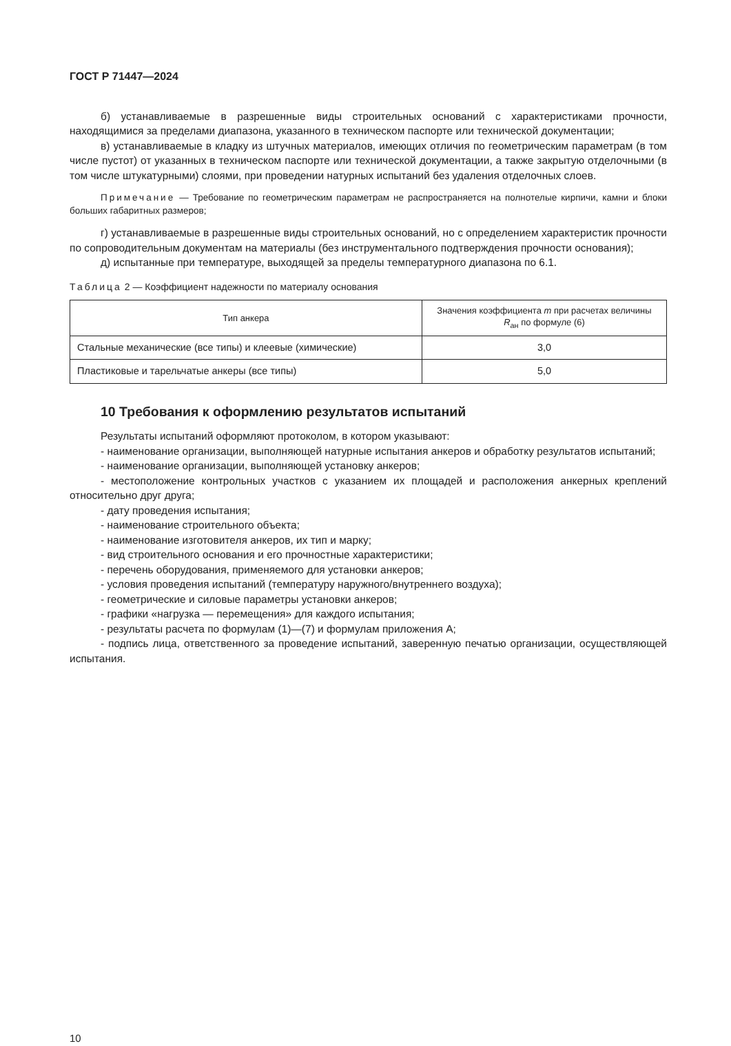ГОСТ Р 71447—2024
б) устанавливаемые в разрешенные виды строительных оснований с характеристиками прочности, находящимися за пределами диапазона, указанного в техническом паспорте или технической документации;
в) устанавливаемые в кладку из штучных материалов, имеющих отличия по геометрическим параметрам (в том числе пустот) от указанных в техническом паспорте или технической документации, а также закрытую отделочными (в том числе штукатурными) слоями, при проведении натурных испытаний без удаления отделочных слоев.
Примечание — Требование по геометрическим параметрам не распространяется на полнотелые кирпичи, камни и блоки больших габаритных размеров;
г) устанавливаемые в разрешенные виды строительных оснований, но с определением характеристик прочности по сопроводительным документам на материалы (без инструментального подтверждения прочности основания);
д) испытанные при температуре, выходящей за пределы температурного диапазона по 6.1.
Таблица 2 — Коэффициент надежности по материалу основания
| Тип анкера | Значения коэффициента m при расчетах величины R<sub>ан</sub> по формуле (6) |
| --- | --- |
| Стальные механические (все типы) и клеевые (химические) | 3,0 |
| Пластиковые и тарельчатые анкеры (все типы) | 5,0 |
10 Требования к оформлению результатов испытаний
Результаты испытаний оформляют протоколом, в котором указывают:
- наименование организации, выполняющей натурные испытания анкеров и обработку результатов испытаний;
- наименование организации, выполняющей установку анкеров;
- местоположение контрольных участков с указанием их площадей и расположения анкерных креплений относительно друг друга;
- дату проведения испытания;
- наименование строительного объекта;
- наименование изготовителя анкеров, их тип и марку;
- вид строительного основания и его прочностные характеристики;
- перечень оборудования, применяемого для установки анкеров;
- условия проведения испытаний (температуру наружного/внутреннего воздуха);
- геометрические и силовые параметры установки анкеров;
- графики «нагрузка — перемещения» для каждого испытания;
- результаты расчета по формулам (1)—(7) и формулам приложения А;
- подпись лица, ответственного за проведение испытаний, заверенную печатью организации, осуществляющей испытания.
10